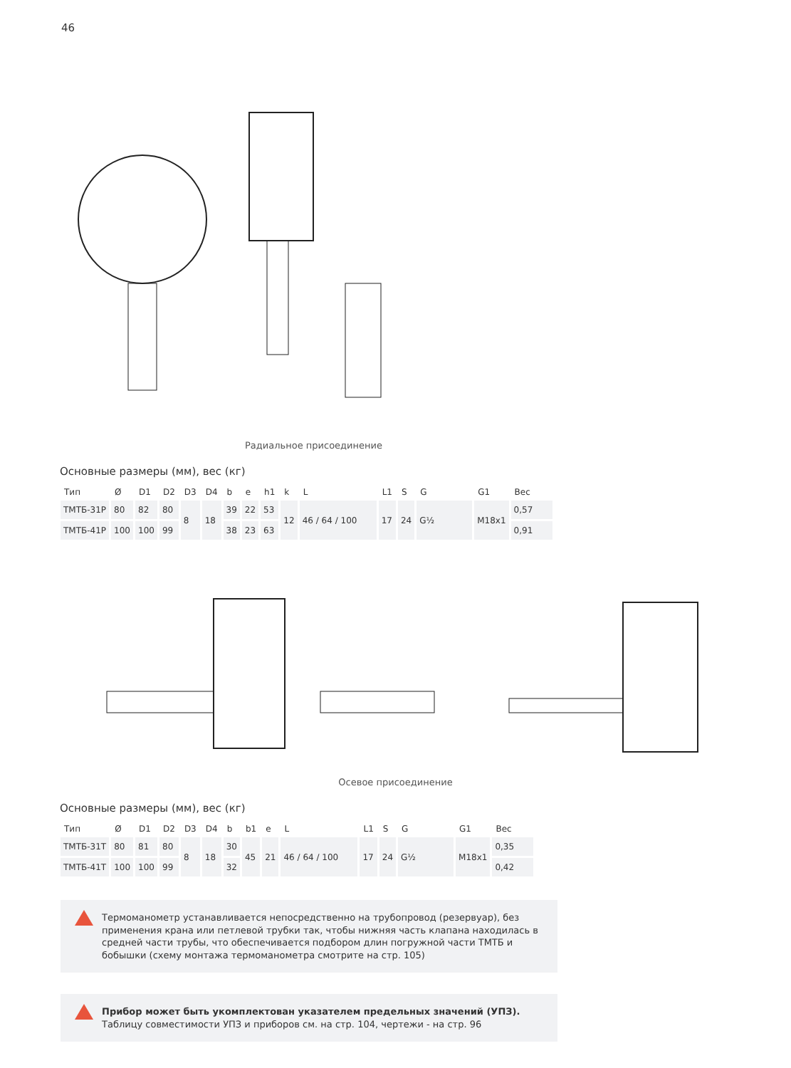46
Радиальное присоединение
Основные размеры (мм), вес (кг)
| Тип | Ø | D1 | D2 | D3 | D4 | b | e | h1 | k | L | L1 | S | G | G1 | Вес |
| --- | --- | --- | --- | --- | --- | --- | --- | --- | --- | --- | --- | --- | --- | --- | --- |
| ТМТБ-31Р | 80 | 82 | 80 | 8 | 18 | 39 | 22 | 53 | 12 | 46 / 64 / 100 | 17 | 24 | G½ | M18x1 | 0,57 |
| ТМТБ-41Р | 100 | 100 | 99 | | | 38 | 23 | 63 | | | | | | | 0,91 |
Осевое присоединение
Основные размеры (мм), вес (кг)
| Тип | Ø | D1 | D2 | D3 | D4 | b | b1 | e | L | L1 | S | G | G1 | Вес |
| --- | --- | --- | --- | --- | --- | --- | --- | --- | --- | --- | --- | --- | --- | --- |
| ТМТБ-31Т | 80 | 81 | 80 | 8 | 18 | 30 | 45 | 21 | 46 / 64 / 100 | 17 | 24 | G½ | M18x1 | 0,35 |
| ТМТБ-41Т | 100 | 100 | 99 | | | 32 | | | | | | | | 0,42 |
Термоманометр устанавливается непосредственно на трубопровод (резервуар), без применения крана или петлевой трубки так, чтобы нижняя часть клапана находилась в средней части трубы, что обеспечивается подбором длин погружной части ТМТБ и бобышки (схему монтажа термоманометра смотрите на стр. 105)
Прибор может быть укомплектован указателем предельных значений (УПЗ). Таблицу совместимости УПЗ и приборов см. на стр. 104, чертежи - на стр. 96